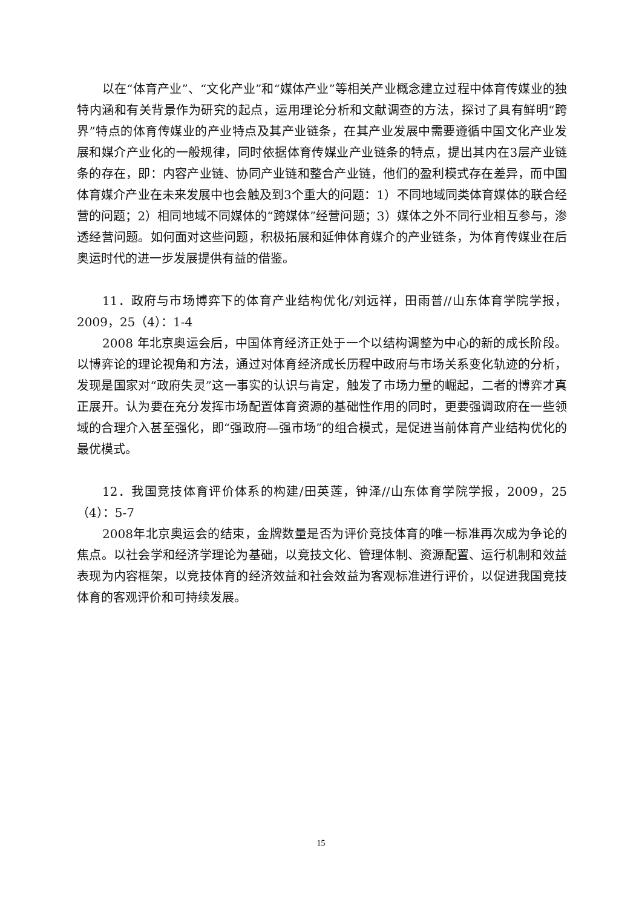以在“体育产业”、“文化产业”和“媒体产业”等相关产业概念建立过程中体育传媒业的独特内涵和有关背景作为研究的起点，运用理论分析和文献调查的方法，探讨了具有鲜明“跨界”特点的体育传媒业的产业特点及其产业链条，在其产业发展中需要遵循中国文化产业发展和媒介产业化的一般规律，同时依据体育传媒业产业链条的特点，提出其内在3层产业链条的存在，即：内容产业链、协同产业链和整合产业链，他们的盈利模式存在差异，而中国体育媒介产业在未来发展中也会触及到3个重大的问题：1）不同地域同类体育媒体的联合经营的问题；2）相同地域不同媒体的“跨媒体”经营问题；3）媒体之外不同行业相互参与，渗透经营问题。如何面对这些问题，积极拓展和延伸体育媒介的产业链条，为体育传媒业在后奥运时代的进一步发展提供有益的借鉴。
11．政府与市场博弈下的体育产业结构优化/刘远祥，田雨普//山东体育学院学报，2009，25（4）：1-4
2008 年北京奥运会后，中国体育经济正处于一个以结构调整为中心的新的成长阶段。以博弈论的理论视角和方法，通过对体育经济成长历程中政府与市场关系变化轨迹的分析，发现是国家对“政府失灵”这一事实的认识与肯定，触发了市场力量的崛起，二者的博弈才真正展开。认为要在充分发挥市场配置体育资源的基础性作用的同时，更要强调政府在一些领域的合理介入甚至强化，即“强政府—强市场”的组合模式，是促进当前体育产业结构优化的最优模式。
12．我国竞技体育评价体系的构建/田英莲，钟泽//山东体育学院学报，2009，25（4）：5-7
2008年北京奥运会的结束，金牌数量是否为评价竞技体育的唯一标准再次成为争论的焦点。以社会学和经济学理论为基础，以竞技文化、管理体制、资源配置、运行机制和效益表现为内容框架，以竞技体育的经济效益和社会效益为客观标准进行评价，以促进我国竞技体育的客观评价和可持续发展。
15